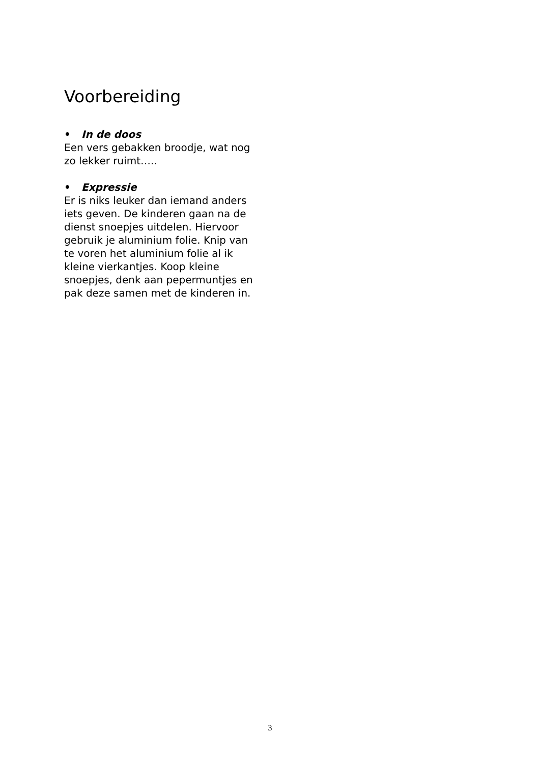Voorbereiding
• In de doos
Een vers gebakken broodje, wat nog zo lekker ruimt…..
• Expressie
Er is niks leuker dan iemand anders iets geven. De kinderen gaan na de dienst snoepjes uitdelen. Hiervoor gebruik je aluminium folie. Knip van te voren het aluminium folie al ik kleine vierkantjes. Koop kleine snoepjes, denk aan pepermuntjes en pak deze samen met de kinderen in.
3